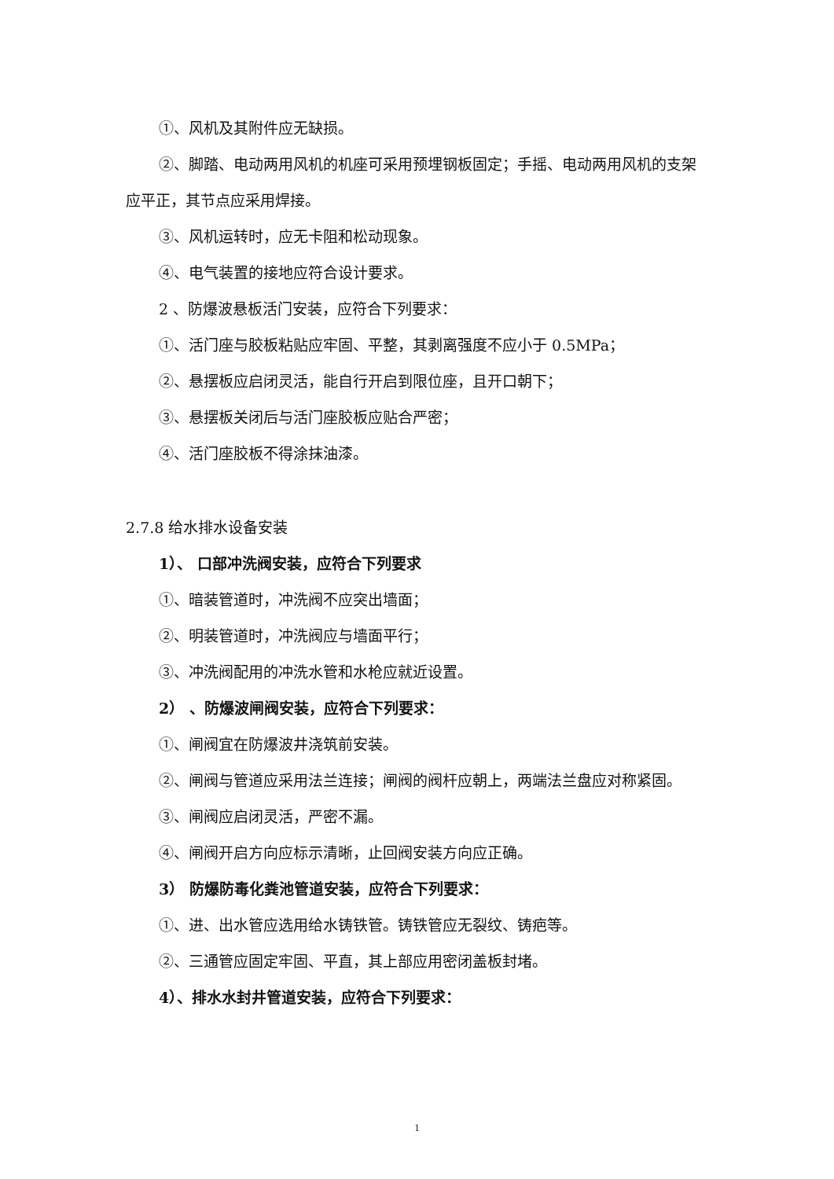①、风机及其附件应无缺损。
②、脚踏、电动两用风机的机座可采用预埋钢板固定；手摇、电动两用风机的支架应平正，其节点应采用焊接。
③、风机运转时，应无卡阻和松动现象。
④、电气装置的接地应符合设计要求。
2 、防爆波悬板活门安装，应符合下列要求：
①、活门座与胶板粘贴应牢固、平整，其剥离强度不应小于 0.5MPa；
②、悬摆板应启闭灵活，能自行开启到限位座，且开口朝下；
③、悬摆板关闭后与活门座胶板应贴合严密；
④、活门座胶板不得涂抹油漆。
2.7.8 给水排水设备安装
1）、 口部冲洗阀安装，应符合下列要求
①、暗装管道时，冲洗阀不应突出墙面；
②、明装管道时，冲洗阀应与墙面平行；
③、冲洗阀配用的冲洗水管和水枪应就近设置。
2） 、防爆波闸阀安装，应符合下列要求：
①、闸阀宜在防爆波井浇筑前安装。
②、闸阀与管道应采用法兰连接；闸阀的阀杆应朝上，两端法兰盘应对称紧固。
③、闸阀应启闭灵活，严密不漏。
④、闸阀开启方向应标示清晰，止回阀安装方向应正确。
3） 防爆防毒化粪池管道安装，应符合下列要求：
①、进、出水管应选用给水铸铁管。铸铁管应无裂纹、铸疤等。
②、三通管应固定牢固、平直，其上部应用密闭盖板封堵。
4）、排水水封井管道安装，应符合下列要求：
1